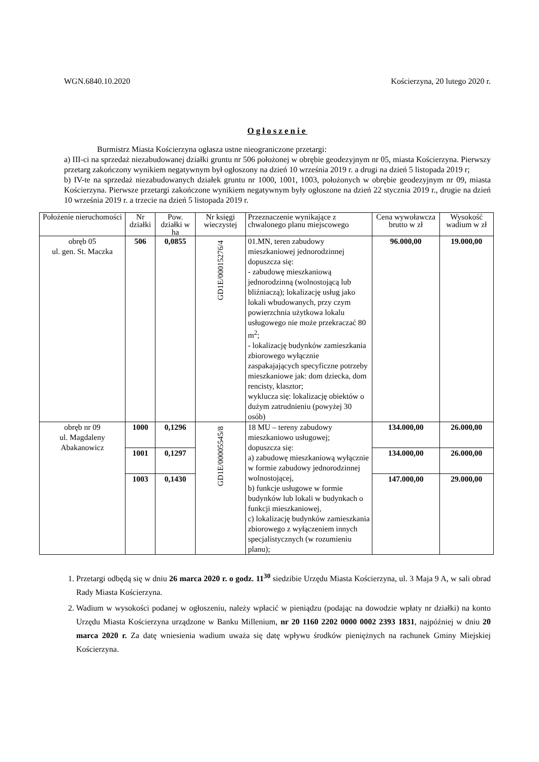WGN.6840.10.2020 Kościerzyna, 20 lutego 2020 r.
Ogłoszenie
Burmistrz Miasta Kościerzyna ogłasza ustne nieograniczone przetargi:
a) III-ci na sprzedaż niezabudowanej działki gruntu nr 506 położonej w obrębie geodezyjnym nr 05, miasta Kościerzyna. Pierwszy przetarg zakończony wynikiem negatywnym był ogłoszony na dzień 10 września 2019 r. a drugi na dzień 5 listopada 2019 r;
b) IV-te na sprzedaż niezabudowanych działek gruntu nr 1000, 1001, 1003, położonych w obrębie geodezyjnym nr 09, miasta Kościerzyna. Pierwsze przetargi zakończone wynikiem negatywnym były ogłoszone na dzień 22 stycznia 2019 r., drugie na dzień 10 września 2019 r. a trzecie na dzień 5 listopada 2019 r.
| Położenie nieruchomości | Nr działki | Pow. działki w ha | Nr księgi wieczystej | Przeznaczenie wynikające z chwalonego planu miejscowego | Cena wywoławcza brutto w zł | Wysokość wadium w zł |
| --- | --- | --- | --- | --- | --- | --- |
| obręb 05 ul. gen. St. Maczka | 506 | 0,0855 | GD1E/00015276/4 | 01.MN, teren zabudowy mieszkaniowej jednorodzinnej dopuszcza się: - zabudowę mieszkaniową jednorodzinną (wolnostojącą lub bliźniaczą); lokalizację usług jako lokali wbudowanych, przy czym powierzchnia użytkowa lokalu usługowego nie może przekraczać 80 m<sup>2</sup>; - lokalizację budynków zamieszkania zbiorowego wyłącznie zaspakajających specyficzne potrzeby mieszkaniowe jak: dom dziecka, dom rencisty, klasztor; wyklucza się: lokalizację obiektów o dużym zatrudnieniu (powyżej 30 osób) | 96.000,00 | 19.000,00 |
| obręb nr 09 ul. Magdaleny Abakanowicz | 1000 | 0,1296 | GD1E/00005545/8 | 18 MU – tereny zabudowy mieszkaniowo usługowej; dopuszcza się: a) zabudowę mieszkaniową wyłącznie w formie zabudowy jednorodzinnej wolnostojącej, b) funkcje usługowe w formie budynków lub lokali w budynkach o funkcji mieszkaniowej, c) lokalizację budynków zamieszkania zbiorowego z wyłączeniem innych specjalistycznych (w rozumieniu planu); | 134.000,00 | 26.000,00 |
| | 1001 | 0,1297 | | | 134.000,00 | 26.000,00 |
| | 1003 | 0,1430 | | | 147.000,00 | 29.000,00 |
1. Przetargi odbędą się w dniu 26 marca 2020 r. o godz. 11<sup>30</sup> siedzibie Urzędu Miasta Kościerzyna, ul. 3 Maja 9 A, w sali obrad Rady Miasta Kościerzyna.
2. Wadium w wysokości podanej w ogłoszeniu, należy wpłacić w pieniądzu (podając na dowodzie wpłaty nr działki) na konto Urzędu Miasta Kościerzyna urządzone w Banku Millenium, nr 20 1160 2202 0000 0002 2393 1831, najpóźniej w dniu 20 marca 2020 r. Za datę wniesienia wadium uważa się datę wpływu środków pieniężnych na rachunek Gminy Miejskiej Kościerzyna.